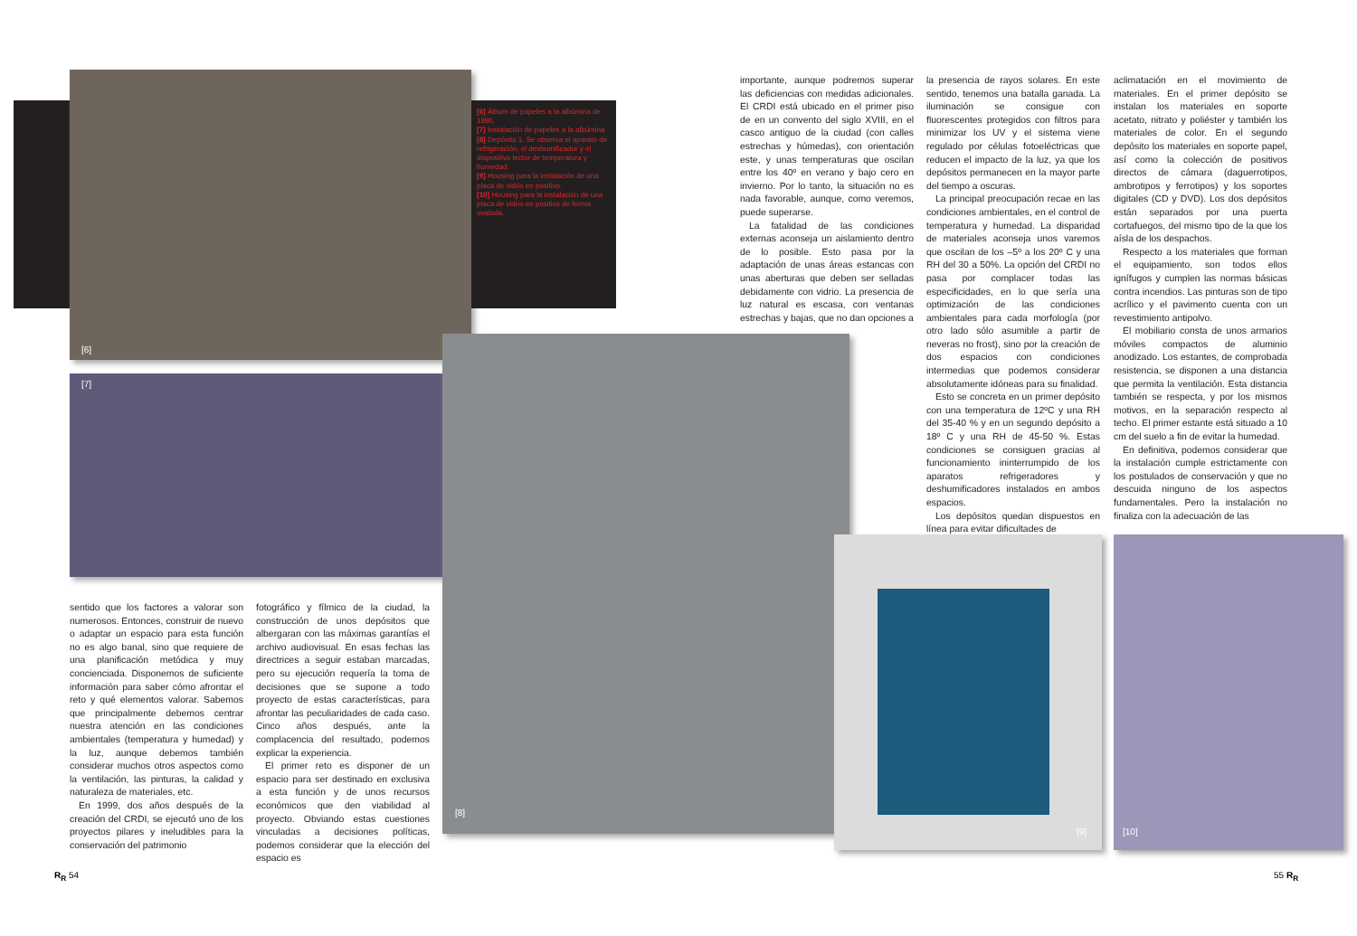[6]
[6] Álbum de papeles a la albúmina de 1880.
[7] Instalación de papeles a la albúmina
[8] Depósito 1. Se observa el aparato de refrigeración, el deshumificador y el dispositivo lector de temperatura y humedad.
[9] Housing para la instalación de una placa de vidrio en positivo.
[10] Housing para la instalación de una placa de vidrio en positivo de forma ovalada.
[7]
[8]
[9] [10]
importante, aunque podremos superar las deficiencias con medidas adicionales. El CRDI está ubicado en el primer piso de en un convento del siglo XVIII, en el casco antiguo de la ciudad (con calles estrechas y húmedas), con orientación este, y unas temperaturas que oscilan entre los 40º en verano y bajo cero en invierno. Por lo tanto, la situación no es nada favorable, aunque, como veremos, puede superarse.
La fatalidad de las condiciones externas aconseja un aislamiento dentro de lo posible. Esto pasa por la adaptación de unas áreas estancas con unas aberturas que deben ser selladas debidamente con vidrio. La presencia de luz natural es escasa, con ventanas estrechas y bajas, que no dan opciones a
la presencia de rayos solares. En este sentido, tenemos una batalla ganada. La iluminación se consigue con fluorescentes protegidos con filtros para minimizar los UV y el sistema viene regulado por células fotoeléctricas que reducen el impacto de la luz, ya que los depósitos permanecen en la mayor parte del tiempo a oscuras.
La principal preocupación recae en las condiciones ambientales, en el control de temperatura y humedad. La disparidad de materiales aconseja unos varemos que oscilan de los –5º a los 20º C y una RH del 30 a 50%. La opción del CRDI no pasa por complacer todas las especificidades, en lo que sería una optimización de las condiciones ambientales para cada morfología (por otro lado sólo asumible a partir de neveras no frost), sino por la creación de dos espacios con condiciones intermedias que podemos considerar absolutamente idóneas para su finalidad.
Esto se concreta en un primer depósito con una temperatura de 12ºC y una RH del 35-40 % y en un segundo depósito a 18º C y una RH de 45-50 %. Estas condiciones se consiguen gracias al funcionamiento ininterrumpido de los aparatos refrigeradores y deshumificadores instalados en ambos espacios.
Los depósitos quedan dispuestos en línea para evitar dificultades de
aclimatación en el movimiento de materiales. En el primer depósito se instalan los materiales en soporte acetato, nitrato y poliéster y también los materiales de color. En el segundo depósito los materiales en soporte papel, así como la colección de positivos directos de cámara (daguerrotipos, ambrotipos y ferrotipos) y los soportes digitales (CD y DVD). Los dos depósitos están separados por una puerta cortafuegos, del mismo tipo de la que los aísla de los despachos.
Respecto a los materiales que forman el equipamiento, son todos ellos ignífugos y cumplen las normas básicas contra incendios. Las pinturas son de tipo acrílico y el pavimento cuenta con un revestimiento antipolvo.
El mobiliario consta de unos armarios móviles compactos de aluminio anodizado. Los estantes, de comprobada resistencia, se disponen a una distancia que permita la ventilación. Esta distancia también se respecta, y por los mismos motivos, en la separación respecto al techo. El primer estante está situado a 10 cm del suelo a fin de evitar la humedad.
En definitiva, podemos considerar que la instalación cumple estrictamente con los postulados de conservación y que no descuida ninguno de los aspectos fundamentales. Pero la instalación no finaliza con la adecuación de las
sentido que los factores a valorar son numerosos. Entonces, construir de nuevo o adaptar un espacio para esta función no es algo banal, sino que requiere de una planificación metódica y muy concienciada. Disponemos de suficiente información para saber cómo afrontar el reto y qué elementos valorar. Sabemos que principalmente debemos centrar nuestra atención en las condiciones ambientales (temperatura y humedad) y la luz, aunque debemos también considerar muchos otros aspectos como la ventilación, las pinturas, la calidad y naturaleza de materiales, etc.
En 1999, dos años después de la creación del CRDI, se ejecutó uno de los proyectos pilares y ineludibles para la conservación del patrimonio
fotográfico y fílmico de la ciudad, la construcción de unos depósitos que albergaran con las máximas garantías el archivo audiovisual. En esas fechas las directrices a seguir estaban marcadas, pero su ejecución requería la toma de decisiones que se supone a todo proyecto de estas características, para afrontar las peculiaridades de cada caso. Cinco años después, ante la complacencia del resultado, podemos explicar la experiencia.
El primer reto es disponer de un espacio para ser destinado en exclusiva a esta función y de unos recursos económicos que den viabilidad al proyecto. Obviando estas cuestiones vinculadas a decisiones políticas, podemos considerar que la elección del espacio es
R<sub>R</sub> 54 55 R<sub>R</sub>